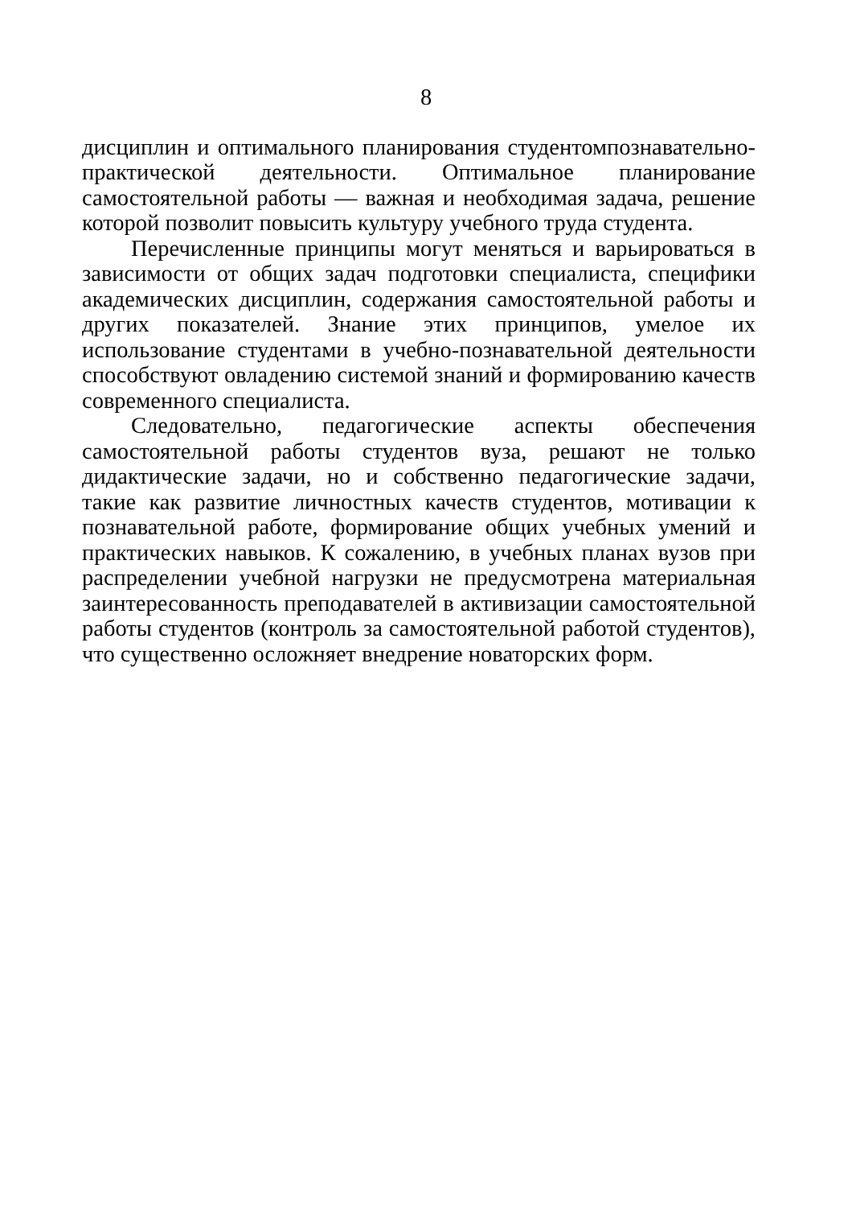8
дисциплин и оптимального планирования студентомпознавательно-практической деятельности. Оптимальное планирование самостоятельной работы — важная и необходимая задача, решение которой позволит повысить культуру учебного труда студента.
Перечисленные принципы могут меняться и варьироваться в зависимости от общих задач подготовки специалиста, специфики академических дисциплин, содержания самостоятельной работы и других показателей. Знание этих принципов, умелое их использование студентами в учебно-познавательной деятельности способствуют овладению системой знаний и формированию качеств современного специалиста.
Следовательно, педагогические аспекты обеспечения самостоятельной работы студентов вуза, решают не только дидактические задачи, но и собственно педагогические задачи, такие как развитие личностных качеств студентов, мотивации к познавательной работе, формирование общих учебных умений и практических навыков. К сожалению, в учебных планах вузов при распределении учебной нагрузки не предусмотрена материальная заинтересованность преподавателей в активизации самостоятельной работы студентов (контроль за самостоятельной работой студентов), что существенно осложняет внедрение новаторских форм.